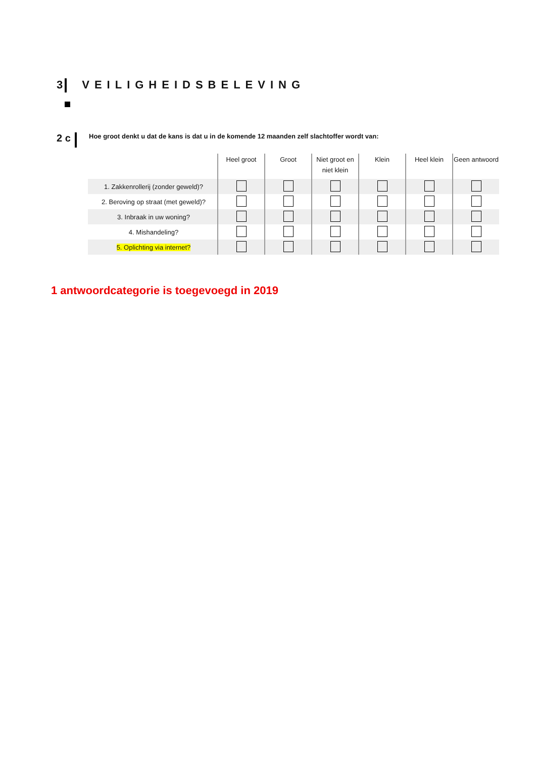3 VEILIGHEIDSBELEVING
2 c
Hoe groot denkt u dat de kans is dat u in de komende 12 maanden zelf slachtoffer wordt van:
| | Heel groot | Groot | Niet groot en niet klein | Klein | Heel klein | Geen antwoord |
| --- | --- | --- | --- | --- | --- | --- |
| 1. Zakkenrollerij (zonder geweld)? | | | | | | |
| 2. Beroving op straat (met geweld)? | | | | | | |
| 3. Inbraak in uw woning? | | | | | | |
| 4. Mishandeling? | | | | | | |
| 5. Oplichting via internet? | | | | | | |
1 antwoordcategorie is toegevoegd in 2019